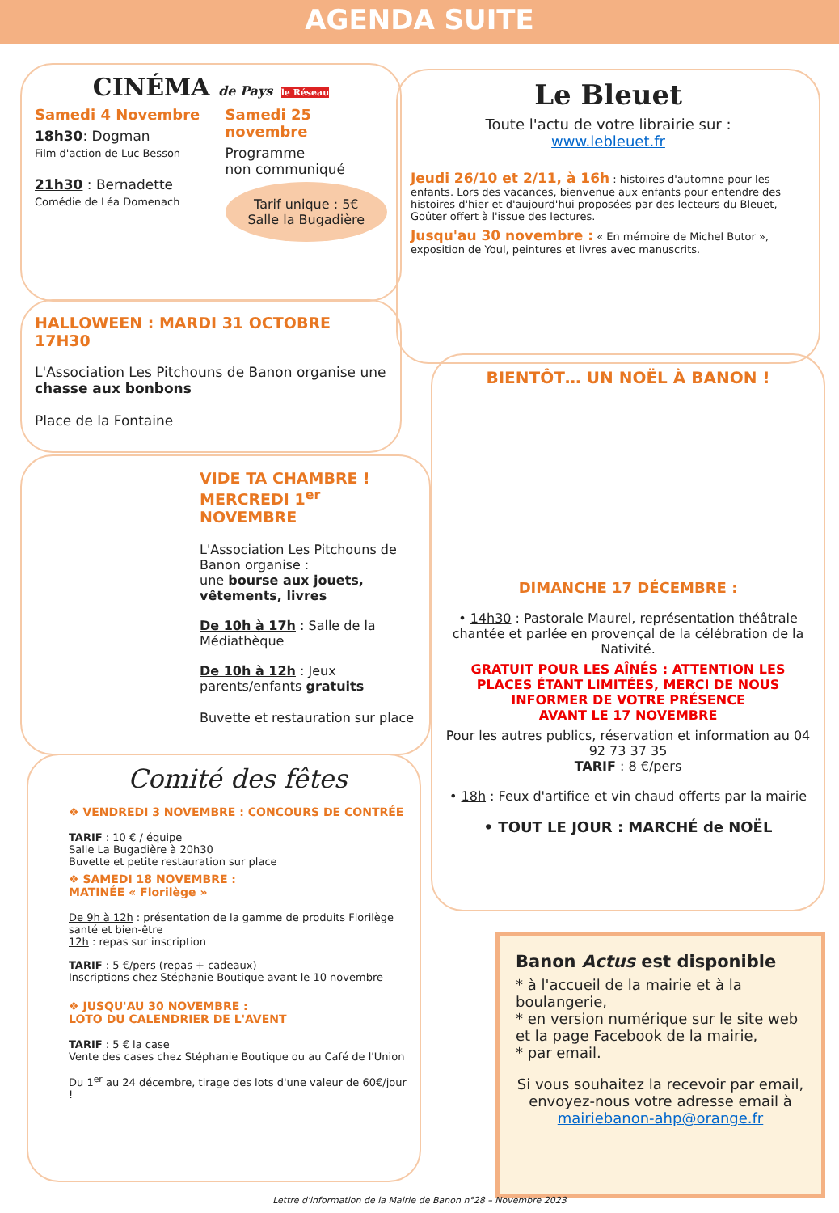AGENDA SUITE
CINÉMA de Pays le Réseau
Samedi 4 Novembre
18h30: Dogman
Film d'action de Luc Besson
21h30 : Bernadette
Comédie de Léa Domenach
Samedi 25 novembre
Programme
non communiqué
Tarif unique : 5€
Salle la Bugadière
Le Bleuet
Toute l'actu de votre librairie sur :
www.lebleuet.fr
Jeudi 26/10 et 2/11, à 16h : histoires d'automne pour les enfants. Lors des vacances, bienvenue aux enfants pour entendre des histoires d'hier et d'aujourd'hui proposées par des lecteurs du Bleuet, Goûter offert à l'issue des lectures.
Jusqu'au 30 novembre : « En mémoire de Michel Butor », exposition de Youl, peintures et livres avec manuscrits.
HALLOWEEN : MARDI 31 OCTOBRE 17H30
L'Association Les Pitchouns de Banon organise une chasse aux bonbons
Place de la Fontaine
VIDE TA CHAMBRE !
MERCREDI 1<sup>er</sup> NOVEMBRE
L'Association Les Pitchouns de Banon organise :
une bourse aux jouets, vêtements, livres
De 10h à 17h : Salle de la Médiathèque
De 10h à 12h : Jeux parents/enfants gratuits
Buvette et restauration sur place
BIENTÔT… UN NOËL À BANON !
DIMANCHE 17 DÉCEMBRE :
• 14h30 : Pastorale Maurel, représentation théâtrale chantée et parlée en provençal de la célébration de la Nativité.
GRATUIT POUR LES AÎNÉS : ATTENTION LES PLACES ÉTANT LIMITÉES, MERCI DE NOUS INFORMER DE VOTRE PRÉSENCE
AVANT LE 17 NOVEMBRE
Pour les autres publics, réservation et information au 04 92 73 37 35
TARIF : 8 €/pers
• 18h : Feux d'artifice et vin chaud offerts par la mairie
• TOUT LE JOUR : MARCHÉ de NOËL
Comité des fêtes
❖ VENDREDI 3 NOVEMBRE : CONCOURS DE CONTRÉE
TARIF : 10 € / équipe
Salle La Bugadière à 20h30
Buvette et petite restauration sur place
❖ SAMEDI 18 NOVEMBRE :
MATINÉE « Florilège »
De 9h à 12h : présentation de la gamme de produits Florilège santé et bien-être
12h : repas sur inscription
TARIF : 5 €/pers (repas + cadeaux)
Inscriptions chez Stéphanie Boutique avant le 10 novembre
❖ JUSQU'AU 30 NOVEMBRE :
LOTO DU CALENDRIER DE L'AVENT
TARIF : 5 € la case
Vente des cases chez Stéphanie Boutique ou au Café de l'Union
Du 1<sup>er</sup> au 24 décembre, tirage des lots d'une valeur de 60€/jour !
Banon Actus est disponible
* à l'accueil de la mairie et à la boulangerie,
* en version numérique sur le site web et la page Facebook de la mairie,
* par email.
Si vous souhaitez la recevoir par email, envoyez-nous votre adresse email à mairiebanon-ahp@orange.fr
Lettre d'information de la Mairie de Banon n°28 – Novembre 2023